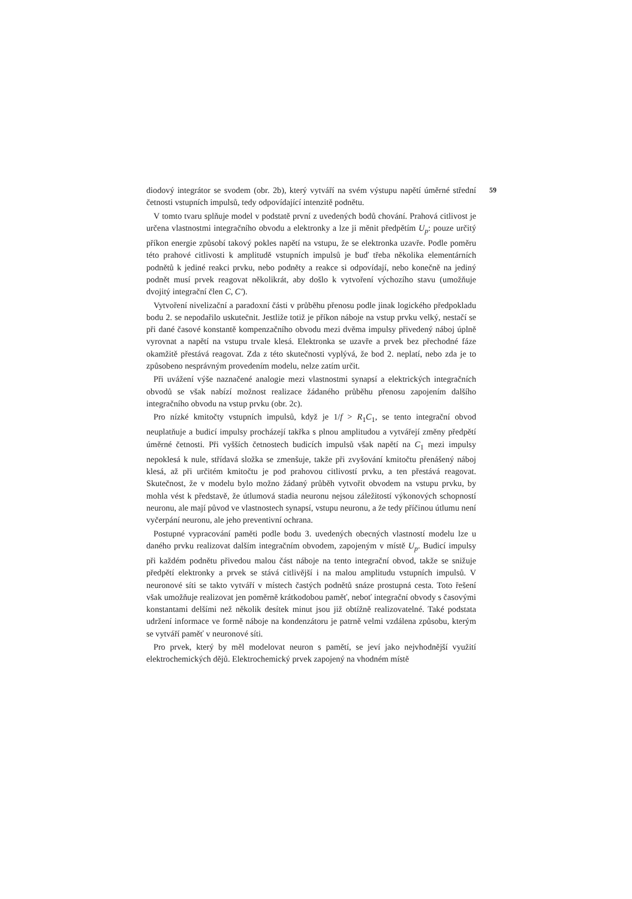59
diodový integrátor se svodem (obr. 2b), který vytváří na svém výstupu napětí úměrné střední četnosti vstupních impulsů, tedy odpovídající intenzitě podnětu.
V tomto tvaru splňuje model v podstatě první z uvedených bodů chování. Prahová citlivost je určena vlastnostmi integračního obvodu a elektronky a lze ji měnit předpětím U<sub>p</sub>: pouze určitý příkon energie způsobí takový pokles napětí na vstupu, že se elektronka uzavře. Podle poměru této prahové citlivosti k amplitudě vstupních impulsů je buď třeba několika elementárních podnětů k jediné reakci prvku, nebo podněty a reakce si odpovídají, nebo konečně na jediný podnět musí prvek reagovat několikrát, aby došlo k vytvoření výchozího stavu (umožňuje dvojitý integrační člen C, C′).
Vytvoření nivelizační a paradoxní části v průběhu přenosu podle jinak logického předpokladu bodu 2. se nepodařilo uskutečnit. Jestliže totiž je příkon náboje na vstup prvku velký, nestačí se při dané časové konstantě kompenzačního obvodu mezi dvěma impulsy přivedený náboj úplně vyrovnat a napětí na vstupu trvale klesá. Elektronka se uzavře a prvek bez přechodné fáze okamžitě přestává reagovat. Zda z této skutečnosti vyplývá, že bod 2. neplatí, nebo zda je to způsobeno nesprávným provedením modelu, nelze zatím určit.
Při uvážení výše naznačené analogie mezi vlastnostmi synapsí a elektrických integračních obvodů se však nabízí možnost realizace žádaného průběhu přenosu zapojením dalšího integračního obvodu na vstup prvku (obr. 2c).
Pro nízké kmitočty vstupních impulsů, když je 1/f > R<sub>1</sub>C<sub>1</sub>, se tento integrační obvod neuplatňuje a budicí impulsy procházejí takřka s plnou amplitudou a vytvářejí změny předpětí úměrné četnosti. Při vyšších četnostech budicích impulsů však napětí na C<sub>1</sub> mezi impulsy nepoklesá k nule, střídavá složka se zmenšuje, takže při zvyšování kmitočtu přenášený náboj klesá, až při určitém kmitočtu je pod prahovou citlivostí prvku, a ten přestává reagovat. Skutečnost, že v modelu bylo možno žádaný průběh vytvořit obvodem na vstupu prvku, by mohla vést k představě, že útlumová stadia neuronu nejsou záležitostí výkonových schopností neuronu, ale mají původ ve vlastnostech synapsí, vstupu neuronu, a že tedy příčinou útlumu není vyčerpání neuronu, ale jeho preventivní ochrana.
Postupné vypracování paměti podle bodu 3. uvedených obecných vlastností modelu lze u daného prvku realizovat dalším integračním obvodem, zapojeným v místě U<sub>p</sub>. Budicí impulsy při každém podnětu přivedou malou část náboje na tento integrační obvod, takže se snižuje předpětí elektronky a prvek se stává citlivější i na malou amplitudu vstupních impulsů. V neuronové síti se takto vytváří v místech častých podnětů snáze prostupná cesta. Toto řešení však umožňuje realizovat jen poměrně krátkodobou paměť, neboť integrační obvody s časovými konstantami delšími než několik desítek minut jsou již obtížně realizovatelné. Také podstata udržení informace ve formě náboje na kondenzátoru je patrně velmi vzdálena způsobu, kterým se vytváří paměť v neuronové síti.
Pro prvek, který by měl modelovat neuron s pamětí, se jeví jako nejvhodnější využití elektrochemických dějů. Elektrochemický prvek zapojený na vhodném místě